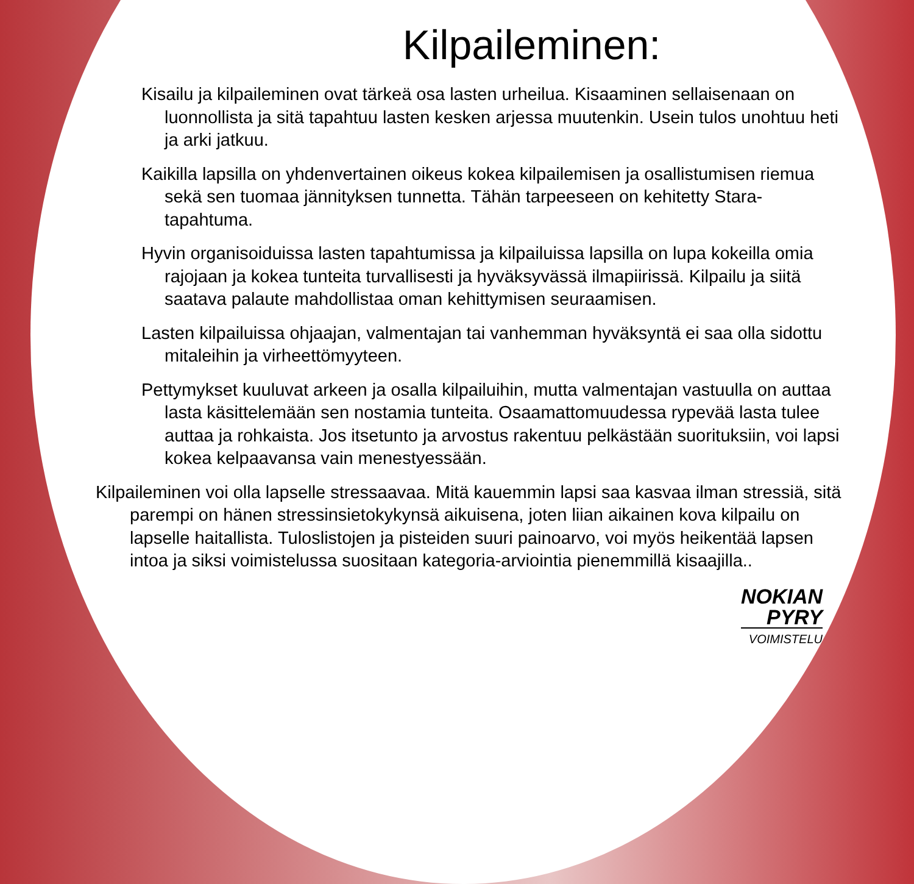Kilpaileminen:
Kisailu ja kilpaileminen ovat tärkeä osa lasten urheilua. Kisaaminen sellaisenaan on luonnollista ja sitä tapahtuu lasten kesken arjessa muutenkin. Usein tulos unohtuu heti ja arki jatkuu.
Kaikilla lapsilla on yhdenvertainen oikeus kokea kilpailemisen ja osallistumisen riemua sekä sen tuomaa jännityksen tunnetta. Tähän tarpeeseen on kehitetty Stara- tapahtuma.
Hyvin organisoiduissa lasten tapahtumissa ja kilpailuissa lapsilla on lupa kokeilla omia rajojaan ja kokea tunteita turvallisesti ja hyväksyvässä ilmapiirissä. Kilpailu ja siitä saatava palaute mahdollistaa oman kehittymisen seuraamisen.
Lasten kilpailuissa ohjaajan, valmentajan tai vanhemman hyväksyntä ei saa olla sidottu mitaleihin ja virheettömyyteen.
Pettymykset kuuluvat arkeen ja osalla kilpailuihin, mutta valmentajan vastuulla on auttaa lasta käsittelemään sen nostamia tunteita. Osaamattomuudessa rypevää lasta tulee auttaa ja rohkaista. Jos itsetunto ja arvostus rakentuu pelkästään suorituksiin, voi lapsi kokea kelpaavansa vain menestyessään.
Kilpaileminen voi olla lapselle stressaavaa. Mitä kauemmin lapsi saa kasvaa ilman stressiä, sitä parempi on hänen stressinsietokykynsä aikuisena, joten liian aikainen kova kilpailu on lapselle haitallista. Tuloslistojen ja pisteiden suuri painoarvo, voi myös heikentää lapsen intoa ja siksi voimistelussa suositaan kategoria-arviointia pienemmillä kisaajilla..
NOKIAN
PYRY
VOIMISTELU